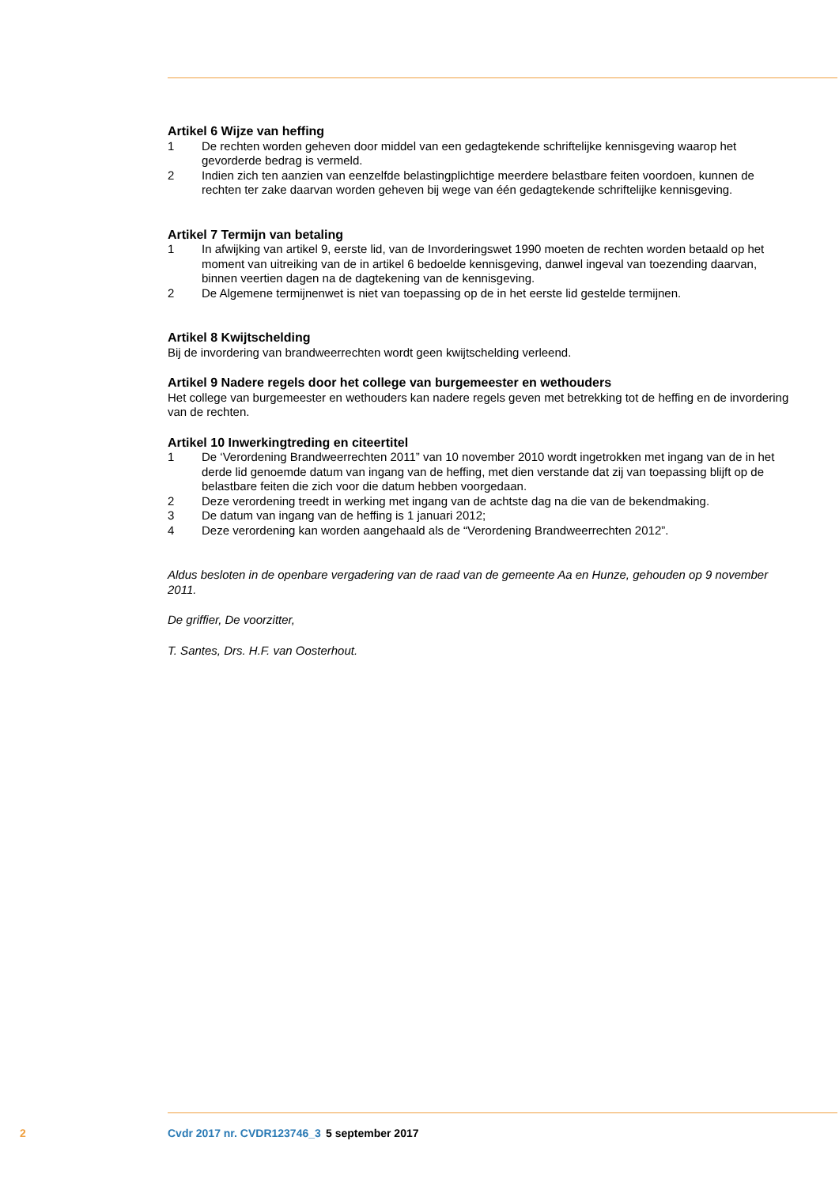Artikel 6 Wijze van heffing
1 De rechten worden geheven door middel van een gedagtekende schriftelijke kennisgeving waarop het gevorderde bedrag is vermeld.
2 Indien zich ten aanzien van eenzelfde belastingplichtige meerdere belastbare feiten voordoen, kunnen de rechten ter zake daarvan worden geheven bij wege van één gedagtekende schriftelijke kennisgeving.
Artikel 7 Termijn van betaling
1 In afwijking van artikel 9, eerste lid, van de Invorderingswet 1990 moeten de rechten worden betaald op het moment van uitreiking van de in artikel 6 bedoelde kennisgeving, danwel ingeval van toezending daarvan, binnen veertien dagen na de dagtekening van de kennisgeving.
2 De Algemene termijnenwet is niet van toepassing op de in het eerste lid gestelde termijnen.
Artikel 8 Kwijtschelding
Bij de invordering van brandweerrechten wordt geen kwijtschelding verleend.
Artikel 9 Nadere regels door het college van burgemeester en wethouders
Het college van burgemeester en wethouders kan nadere regels geven met betrekking tot de heffing en de invordering van de rechten.
Artikel 10 Inwerkingtreding en citeertitel
1 De ‘Verordening Brandweerrechten 2011” van 10 november 2010 wordt ingetrokken met ingang van de in het derde lid genoemde datum van ingang van de heffing, met dien verstande dat zij van toepassing blijft op de belastbare feiten die zich voor die datum hebben voorgedaan.
2 Deze verordening treedt in werking met ingang van de achtste dag na die van de bekendmaking.
3 De datum van ingang van de heffing is 1 januari 2012;
4 Deze verordening kan worden aangehaald als de “Verordening Brandweerrechten 2012”.
Aldus besloten in de openbare vergadering van de raad van de gemeente Aa en Hunze, gehouden op 9 november 2011.
De griffier, De voorzitter,
T. Santes, Drs. H.F. van Oosterhout.
2 Cvdr 2017 nr. CVDR123746_3 5 september 2017